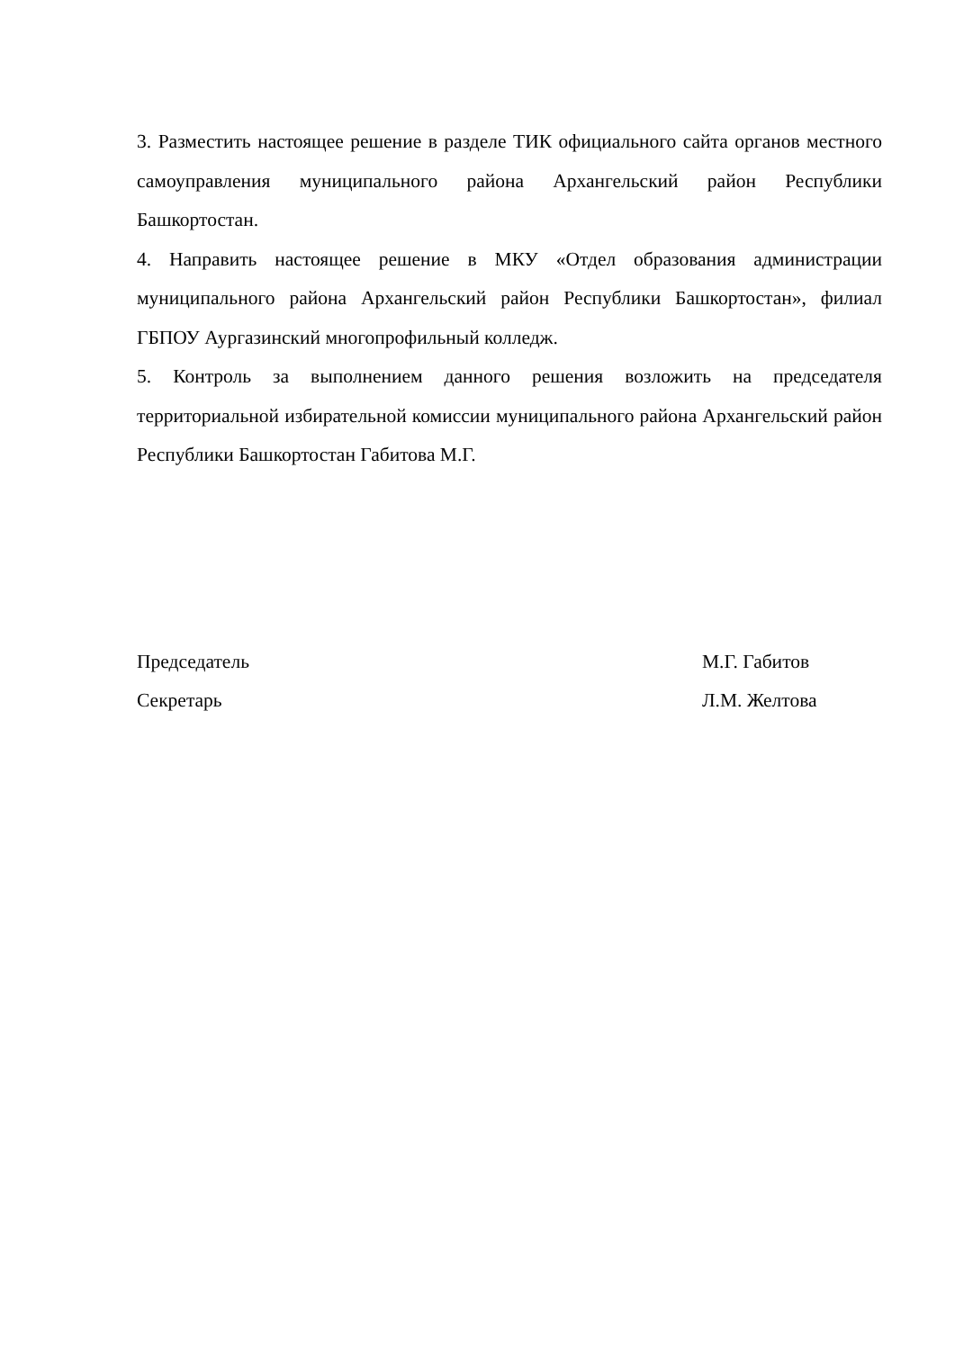3. Разместить настоящее решение в разделе ТИК официального сайта органов местного самоуправления муниципального района Архангельский район Республики Башкортостан.
4. Направить настоящее решение в МКУ «Отдел образования администрации муниципального района Архангельский район Республики Башкортостан», филиал ГБПОУ Аургазинский многопрофильный колледж.
5. Контроль за выполнением данного решения возложить на председателя территориальной избирательной комиссии муниципального района Архангельский район Республики Башкортостан Габитова М.Г.
Председатель М.Г. Габитов
Секретарь Л.М. Желтова